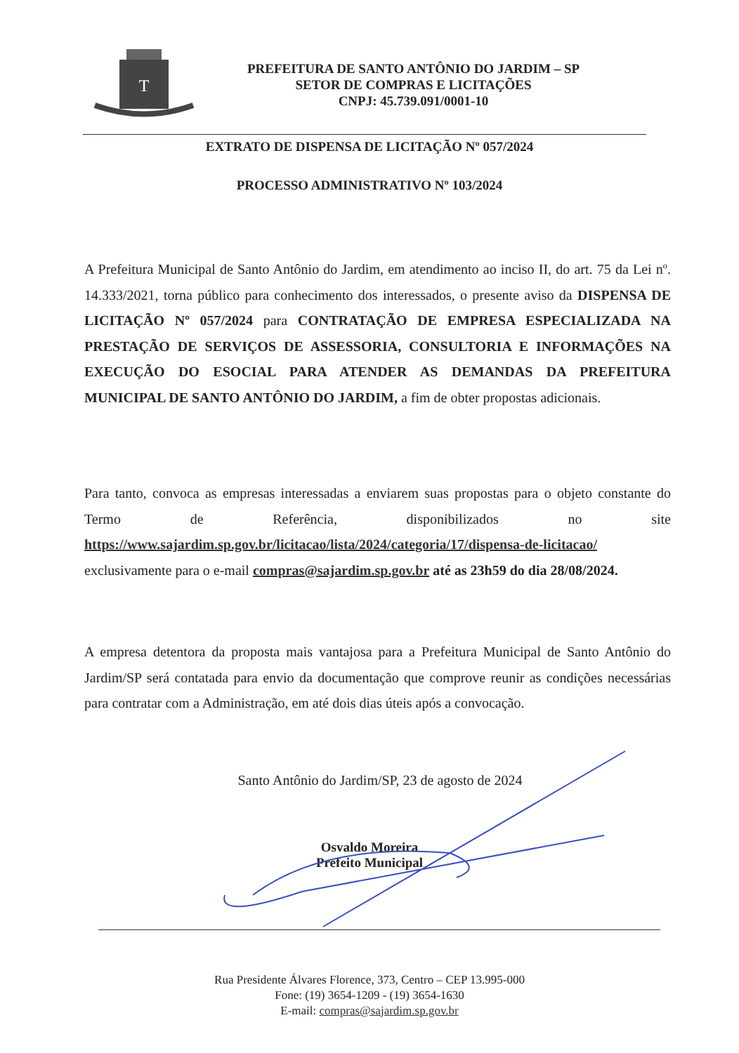T
PREFEITURA DE SANTO ANTÔNIO DO JARDIM – SP
SETOR DE COMPRAS E LICITAÇÕES
CNPJ: 45.739.091/0001-10
EXTRATO DE DISPENSA DE LICITAÇÃO Nº 057/2024
PROCESSO ADMINISTRATIVO Nº 103/2024
A Prefeitura Municipal de Santo Antônio do Jardim, em atendimento ao inciso II, do art. 75 da Lei nº. 14.333/2021, torna público para conhecimento dos interessados, o presente aviso da DISPENSA DE LICITAÇÃO Nº 057/2024 para CONTRATAÇÃO DE EMPRESA ESPECIALIZADA NA PRESTAÇÃO DE SERVIÇOS DE ASSESSORIA, CONSULTORIA E INFORMAÇÕES NA EXECUÇÃO DO ESOCIAL PARA ATENDER AS DEMANDAS DA PREFEITURA MUNICIPAL DE SANTO ANTÔNIO DO JARDIM, a fim de obter propostas adicionais.
Para tanto, convoca as empresas interessadas a enviarem suas propostas para o objeto constante do Termo de Referência, disponibilizados no site https://www.sajardim.sp.gov.br/licitacao/lista/2024/categoria/17/dispensa-de-licitacao/ exclusivamente para o e-mail compras@sajardim.sp.gov.br até as 23h59 do dia 28/08/2024.
A empresa detentora da proposta mais vantajosa para a Prefeitura Municipal de Santo Antônio do Jardim/SP será contatada para envio da documentação que comprove reunir as condições necessárias para contratar com a Administração, em até dois dias úteis após a convocação.
Santo Antônio do Jardim/SP, 23 de agosto de 2024
Osvaldo Moreira
Prefeito Municipal
Rua Presidente Álvares Florence, 373, Centro – CEP 13.995-000
Fone: (19) 3654-1209 - (19) 3654-1630
E-mail: compras@sajardim.sp.gov.br